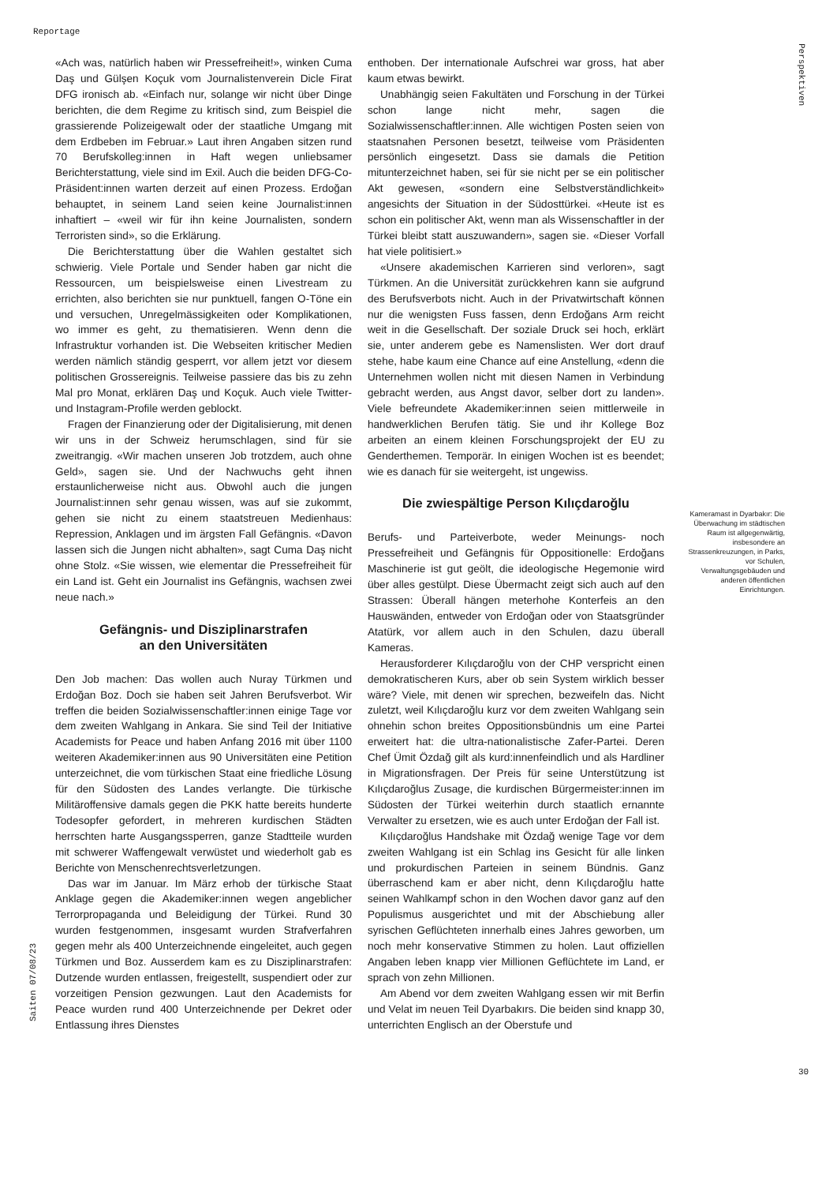Reportage
Perspektiven
«Ach was, natürlich haben wir Pressefreiheit!», winken Cuma Daş und Gülşen Koçuk vom Journalistenverein Dicle Firat DFG ironisch ab. «Einfach nur, solange wir nicht über Dinge berichten, die dem Regime zu kritisch sind, zum Beispiel die grassierende Polizeigewalt oder der staatliche Umgang mit dem Erdbeben im Februar.» Laut ihren Angaben sitzen rund 70 Berufskolleg:innen in Haft wegen unliebsamer Berichterstattung, viele sind im Exil. Auch die beiden DFG-Co-Präsident:innen warten derzeit auf einen Prozess. Erdoğan behauptet, in seinem Land seien keine Journalist:innen inhaftiert – «weil wir für ihn keine Journalisten, sondern Terroristen sind», so die Erklärung.
Die Berichterstattung über die Wahlen gestaltet sich schwierig. Viele Portale und Sender haben gar nicht die Ressourcen, um beispielsweise einen Livestream zu errichten, also berichten sie nur punktuell, fangen O-Töne ein und versuchen, Unregelmässigkeiten oder Komplikationen, wo immer es geht, zu thematisieren. Wenn denn die Infrastruktur vorhanden ist. Die Webseiten kritischer Medien werden nämlich ständig gesperrt, vor allem jetzt vor diesem politischen Grossereignis. Teilweise passiere das bis zu zehn Mal pro Monat, erklären Daş und Koçuk. Auch viele Twitter- und Instagram-Profile werden geblockt.
Fragen der Finanzierung oder der Digitalisierung, mit denen wir uns in der Schweiz herumschlagen, sind für sie zweitrangig. «Wir machen unseren Job trotzdem, auch ohne Geld», sagen sie. Und der Nachwuchs geht ihnen erstaunlicherweise nicht aus. Obwohl auch die jungen Journalist:innen sehr genau wissen, was auf sie zukommt, gehen sie nicht zu einem staatstreuen Medienhaus: Repression, Anklagen und im ärgsten Fall Gefängnis. «Davon lassen sich die Jungen nicht abhalten», sagt Cuma Daş nicht ohne Stolz. «Sie wissen, wie elementar die Pressefreiheit für ein Land ist. Geht ein Journalist ins Gefängnis, wachsen zwei neue nach.»
Gefängnis- und Disziplinarstrafen
an den Universitäten
Den Job machen: Das wollen auch Nuray Türkmen und Erdoğan Boz. Doch sie haben seit Jahren Berufsverbot. Wir treffen die beiden Sozialwissenschaftler:innen einige Tage vor dem zweiten Wahlgang in Ankara. Sie sind Teil der Initiative Academists for Peace und haben Anfang 2016 mit über 1100 weiteren Akademiker:innen aus 90 Universitäten eine Petition unterzeichnet, die vom türkischen Staat eine friedliche Lösung für den Südosten des Landes verlangte. Die türkische Militäroffensive damals gegen die PKK hatte bereits hunderte Todesopfer gefordert, in mehreren kurdischen Städten herrschten harte Ausgangssperren, ganze Stadtteile wurden mit schwerer Waffengewalt verwüstet und wiederholt gab es Berichte von Menschenrechtsverletzungen.
Das war im Januar. Im März erhob der türkische Staat Anklage gegen die Akademiker:innen wegen angeblicher Terrorpropaganda und Beleidigung der Türkei. Rund 30 wurden festgenommen, insgesamt wurden Strafverfahren gegen mehr als 400 Unterzeichnende eingeleitet, auch gegen Türkmen und Boz. Ausserdem kam es zu Disziplinarstrafen: Dutzende wurden entlassen, freigestellt, suspendiert oder zur vorzeitigen Pension gezwungen. Laut den Academists for Peace wurden rund 400 Unterzeichnende per Dekret oder Entlassung ihres Dienstes
enthoben. Der internationale Aufschrei war gross, hat aber kaum etwas bewirkt.
Unabhängig seien Fakultäten und Forschung in der Türkei schon lange nicht mehr, sagen die Sozialwissenschaftler:innen. Alle wichtigen Posten seien von staatsnahen Personen besetzt, teilweise vom Präsidenten persönlich eingesetzt. Dass sie damals die Petition mitunterzeichnet haben, sei für sie nicht per se ein politischer Akt gewesen, «sondern eine Selbstverständlichkeit» angesichts der Situation in der Südosttürkei. «Heute ist es schon ein politischer Akt, wenn man als Wissenschaftler in der Türkei bleibt statt auszuwandern», sagen sie. «Dieser Vorfall hat viele politisiert.»
«Unsere akademischen Karrieren sind verloren», sagt Türkmen. An die Universität zurückkehren kann sie aufgrund des Berufsverbots nicht. Auch in der Privatwirtschaft können nur die wenigsten Fuss fassen, denn Erdoğans Arm reicht weit in die Gesellschaft. Der soziale Druck sei hoch, erklärt sie, unter anderem gebe es Namenslisten. Wer dort drauf stehe, habe kaum eine Chance auf eine Anstellung, «denn die Unternehmen wollen nicht mit diesen Namen in Verbindung gebracht werden, aus Angst davor, selber dort zu landen». Viele befreundete Akademiker:innen seien mittlerweile in handwerklichen Berufen tätig. Sie und ihr Kollege Boz arbeiten an einem kleinen Forschungsprojekt der EU zu Genderthemen. Temporär. In einigen Wochen ist es beendet; wie es danach für sie weitergeht, ist ungewiss.
Die zwiespältige Person Kılıçdaroğlu
Berufs- und Parteiverbote, weder Meinungs- noch Pressefreiheit und Gefängnis für Oppositionelle: Erdoğans Maschinerie ist gut geölt, die ideologische Hegemonie wird über alles gestülpt. Diese Übermacht zeigt sich auch auf den Strassen: Überall hängen meterhohe Konterfeis an den Hauswänden, entweder von Erdoğan oder von Staatsgründer Atatürk, vor allem auch in den Schulen, dazu überall Kameras.
Herausforderer Kılıçdaroğlu von der CHP verspricht einen demokratischeren Kurs, aber ob sein System wirklich besser wäre? Viele, mit denen wir sprechen, bezweifeln das. Nicht zuletzt, weil Kılıçdaroğlu kurz vor dem zweiten Wahlgang sein ohnehin schon breites Oppositionsbündnis um eine Partei erweitert hat: die ultra-nationalistische Zafer-Partei. Deren Chef Ümit Özdağ gilt als kurd:innenfeindlich und als Hardliner in Migrationsfragen. Der Preis für seine Unterstützung ist Kılıçdaroğlus Zusage, die kurdischen Bürgermeister:innen im Südosten der Türkei weiterhin durch staatlich ernannte Verwalter zu ersetzen, wie es auch unter Erdoğan der Fall ist.
Kılıçdaroğlus Handshake mit Özdağ wenige Tage vor dem zweiten Wahlgang ist ein Schlag ins Gesicht für alle linken und prokurdischen Parteien in seinem Bündnis. Ganz überraschend kam er aber nicht, denn Kılıçdaroğlu hatte seinen Wahlkampf schon in den Wochen davor ganz auf den Populismus ausgerichtet und mit der Abschiebung aller syrischen Geflüchteten innerhalb eines Jahres geworben, um noch mehr konservative Stimmen zu holen. Laut offiziellen Angaben leben knapp vier Millionen Geflüchtete im Land, er sprach von zehn Millionen.
Am Abend vor dem zweiten Wahlgang essen wir mit Berfin und Velat im neuen Teil Dyarbakırs. Die beiden sind knapp 30, unterrichten Englisch an der Oberstufe und
Kameramast in Dyarbakır: Die Überwachung im städtischen Raum ist allgegenwärtig, insbesondere an Strassenkreuzungen, in Parks, vor Schulen, Verwaltungsgebäuden und anderen öffentlichen Einrichtungen.
Saiten 07/08/23
30